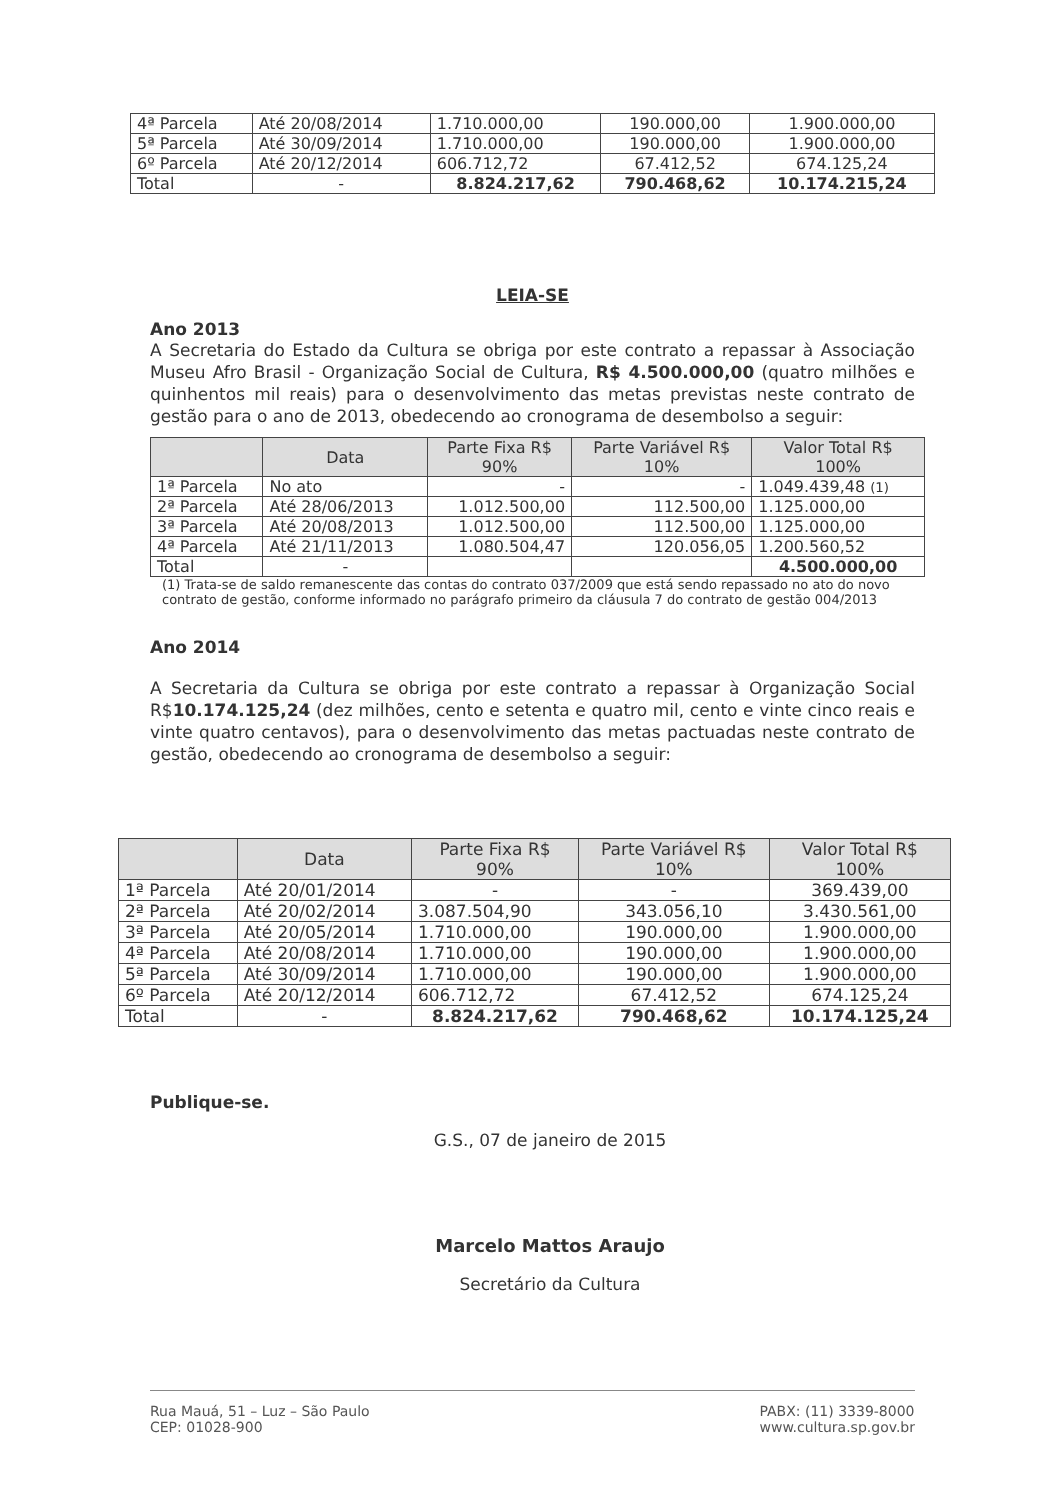| 4ª Parcela | Até 20/08/2014 | 1.710.000,00 | 190.000,00 | 1.900.000,00 |
| 5ª Parcela | Até 30/09/2014 | 1.710.000,00 | 190.000,00 | 1.900.000,00 |
| 6º Parcela | Até 20/12/2014 | 606.712,72 | 67.412,52 | 674.125,24 |
| Total | - | 8.824.217,62 | 790.468,62 | 10.174.215,24 |
LEIA-SE
Ano 2013
A Secretaria do Estado da Cultura se obriga por este contrato a repassar à Associação Museu Afro Brasil - Organização Social de Cultura, R$ 4.500.000,00 (quatro milhões e quinhentos mil reais) para o desenvolvimento das metas previstas neste contrato de gestão para o ano de 2013, obedecendo ao cronograma de desembolso a seguir:
| | Data | Parte Fixa R$ 90% | Parte Variável R$ 10% | Valor Total R$ 100% |
| --- | --- | --- | --- | --- |
| 1ª Parcela | No ato | - | - | 1.049.439,48 (1) |
| 2ª Parcela | Até 28/06/2013 | 1.012.500,00 | 112.500,00 | 1.125.000,00 |
| 3ª Parcela | Até 20/08/2013 | 1.012.500,00 | 112.500,00 | 1.125.000,00 |
| 4ª Parcela | Até 21/11/2013 | 1.080.504,47 | 120.056,05 | 1.200.560,52 |
| Total | - | | | 4.500.000,00 |
(1) Trata-se de saldo remanescente das contas do contrato 037/2009 que está sendo repassado no ato do novo contrato de gestão, conforme informado no parágrafo primeiro da cláusula 7 do contrato de gestão 004/2013
Ano 2014
A Secretaria da Cultura se obriga por este contrato a repassar à Organização Social R$10.174.125,24 (dez milhões, cento e setenta e quatro mil, cento e vinte cinco reais e vinte quatro centavos), para o desenvolvimento das metas pactuadas neste contrato de gestão, obedecendo ao cronograma de desembolso a seguir:
| | Data | Parte Fixa R$ 90% | Parte Variável R$ 10% | Valor Total R$ 100% |
| --- | --- | --- | --- | --- |
| 1ª Parcela | Até 20/01/2014 | - | - | 369.439,00 |
| 2ª Parcela | Até 20/02/2014 | 3.087.504,90 | 343.056,10 | 3.430.561,00 |
| 3ª Parcela | Até 20/05/2014 | 1.710.000,00 | 190.000,00 | 1.900.000,00 |
| 4ª Parcela | Até 20/08/2014 | 1.710.000,00 | 190.000,00 | 1.900.000,00 |
| 5ª Parcela | Até 30/09/2014 | 1.710.000,00 | 190.000,00 | 1.900.000,00 |
| 6º Parcela | Até 20/12/2014 | 606.712,72 | 67.412,52 | 674.125,24 |
| Total | - | 8.824.217,62 | 790.468,62 | 10.174.125,24 |
Publique-se.
G.S., 07 de janeiro de 2015
Marcelo Mattos Araujo
Secretário da Cultura
Rua Mauá, 51 – Luz – São Paulo
CEP: 01028-900
PABX: (11) 3339-8000
www.cultura.sp.gov.br